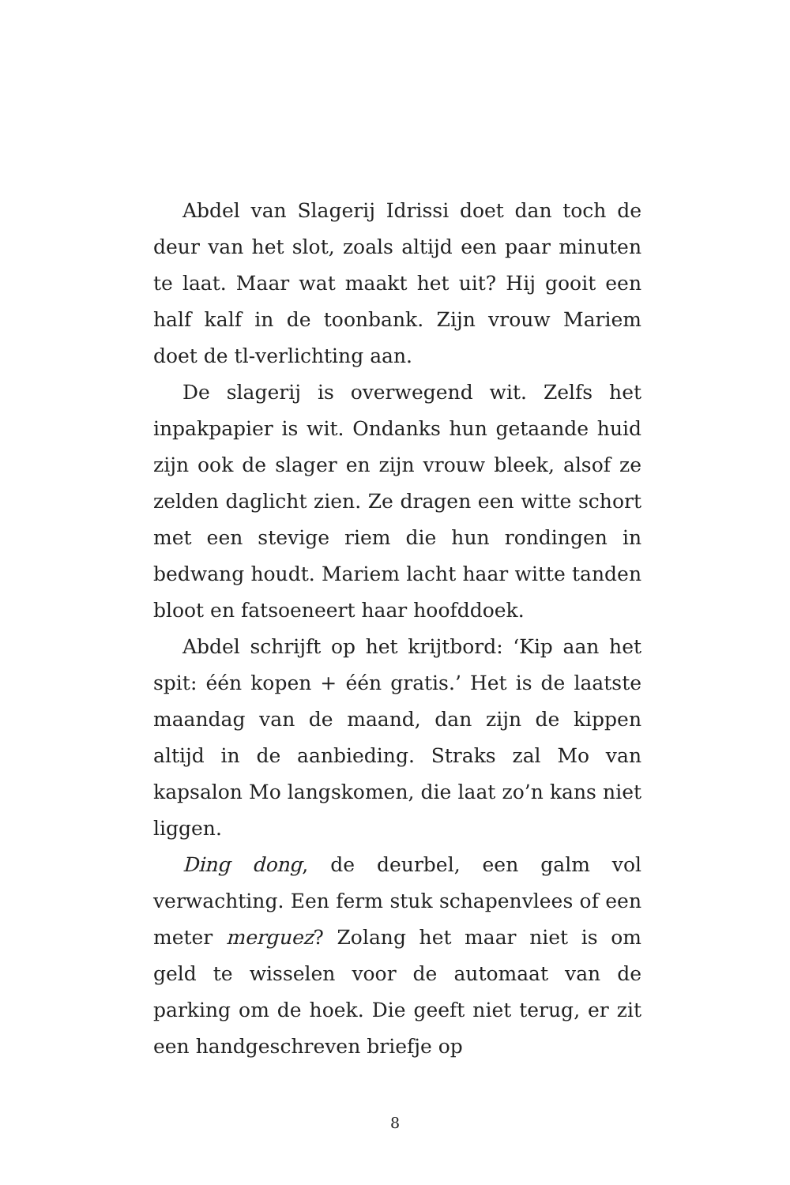Abdel van Slagerij Idrissi doet dan toch de deur van het slot, zoals altijd een paar minuten te laat. Maar wat maakt het uit? Hij gooit een half kalf in de toonbank. Zijn vrouw Mariem doet de tl-verlichting aan.
De slagerij is overwegend wit. Zelfs het inpakpapier is wit. Ondanks hun getaande huid zijn ook de slager en zijn vrouw bleek, alsof ze zelden daglicht zien. Ze dragen een witte schort met een stevige riem die hun rondingen in bedwang houdt. Mariem lacht haar witte tanden bloot en fatsoeneert haar hoofddoek.
Abdel schrijft op het krijtbord: ‘Kip aan het spit: één kopen + één gratis.’ Het is de laatste maandag van de maand, dan zijn de kippen altijd in de aanbieding. Straks zal Mo van kapsalon Mo langskomen, die laat zo’n kans niet liggen.
Ding dong, de deurbel, een galm vol verwachting. Een ferm stuk schapenvlees of een meter merguez? Zolang het maar niet is om geld te wisselen voor de automaat van de parking om de hoek. Die geeft niet terug, er zit een handgeschreven briefje op
8